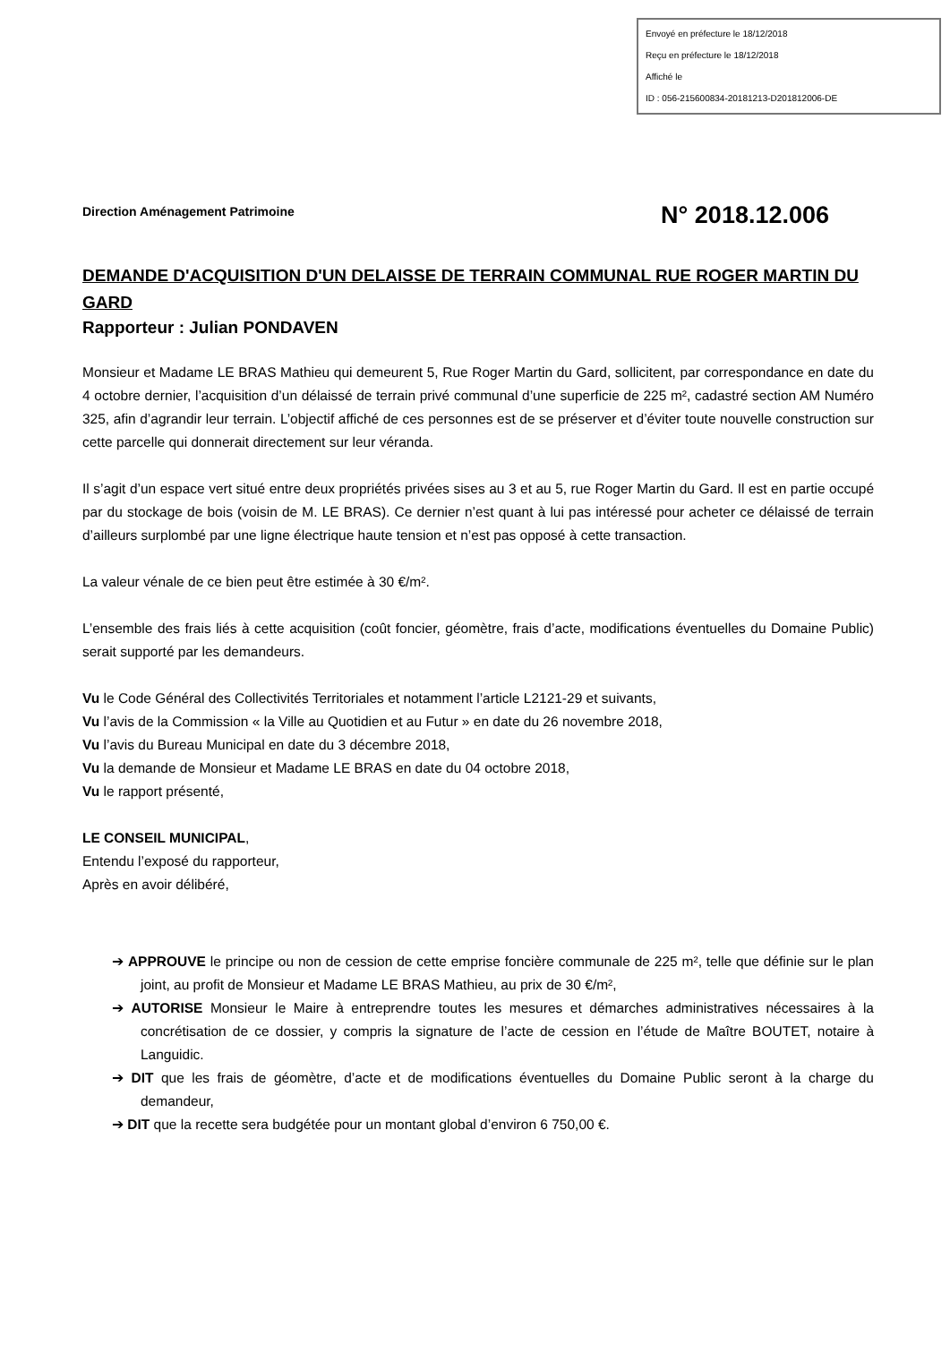Envoyé en préfecture le 18/12/2018
Reçu en préfecture le 18/12/2018
Affiché le
ID : 056-215600834-20181213-D201812006-DE
Direction Aménagement Patrimoine
N° 2018.12.006
DEMANDE D'ACQUISITION D'UN DELAISSE DE TERRAIN COMMUNAL RUE ROGER MARTIN DU GARD
Rapporteur : Julian PONDAVEN
Monsieur et Madame LE BRAS Mathieu qui demeurent 5, Rue Roger Martin du Gard, sollicitent, par correspondance en date du 4 octobre dernier, l’acquisition d’un délaissé de terrain privé communal d’une superficie de 225 m², cadastré section AM Numéro 325, afin d’agrandir leur terrain. L’objectif affiché de ces personnes est de se préserver et d’éviter toute nouvelle construction sur cette parcelle qui donnerait directement sur leur véranda.
Il s’agit d’un espace vert situé entre deux propriétés privées sises au 3 et au 5, rue Roger Martin du Gard. Il est en partie occupé par du stockage de bois (voisin de M. LE BRAS). Ce dernier n’est quant à lui pas intéressé pour acheter ce délaissé de terrain d’ailleurs surplombé par une ligne électrique haute tension et n’est pas opposé à cette transaction.
La valeur vénale de ce bien peut être estimée à 30 €/m².
L’ensemble des frais liés à cette acquisition (coût foncier, géomètre, frais d’acte, modifications éventuelles du Domaine Public) serait supporté par les demandeurs.
Vu le Code Général des Collectivités Territoriales et notamment l’article L2121-29 et suivants,
Vu l’avis de la Commission « la Ville au Quotidien et au Futur » en date du 26 novembre 2018,
Vu l’avis du Bureau Municipal en date du 3 décembre 2018,
Vu la demande de Monsieur et Madame LE BRAS en date du 04 octobre 2018,
Vu le rapport présenté,
LE CONSEIL MUNICIPAL,
Entendu l’exposé du rapporteur,
Après en avoir délibéré,
➔ APPROUVE le principe ou non de cession de cette emprise foncière communale de 225 m², telle que définie sur le plan joint, au profit de Monsieur et Madame LE BRAS Mathieu, au prix de 30 €/m²,
➔ AUTORISE Monsieur le Maire à entreprendre toutes les mesures et démarches administratives nécessaires à la concrétisation de ce dossier, y compris la signature de l’acte de cession en l’étude de Maître BOUTET, notaire à Languidic.
➔ DIT que les frais de géomètre, d’acte et de modifications éventuelles du Domaine Public seront à la charge du demandeur,
➔ DIT que la recette sera budgétée pour un montant global d’environ 6 750,00 €.